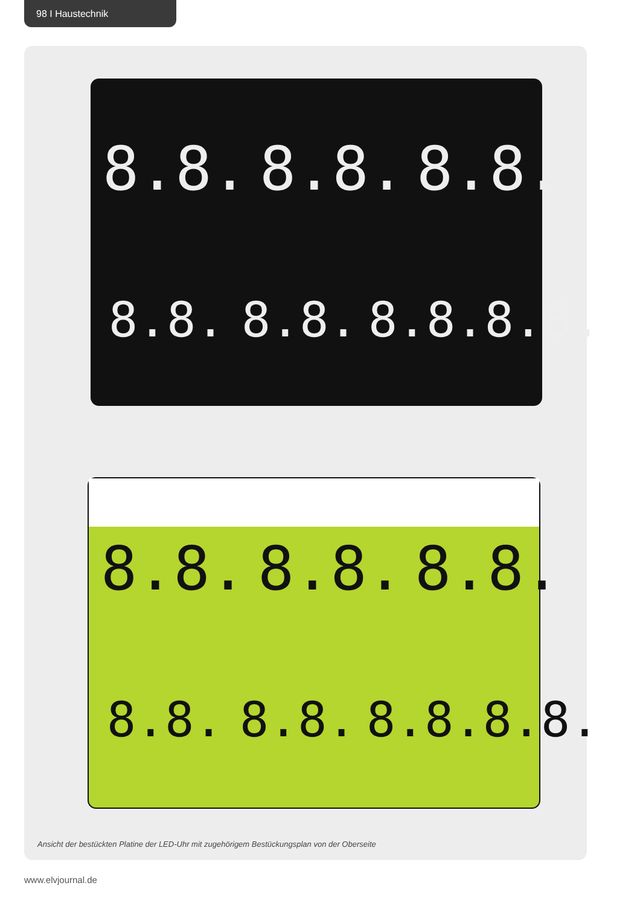98 I Haustechnik
8.8. 8.8. 8.8.
8.8. 8.8. 8.8.8.8.
8.8. 8.8. 8.8.
8.8. 8.8. 8.8.8.8.
Ansicht der bestückten Platine der LED-Uhr mit zugehörigem Bestückungsplan von der Oberseite
www.elvjournal.de